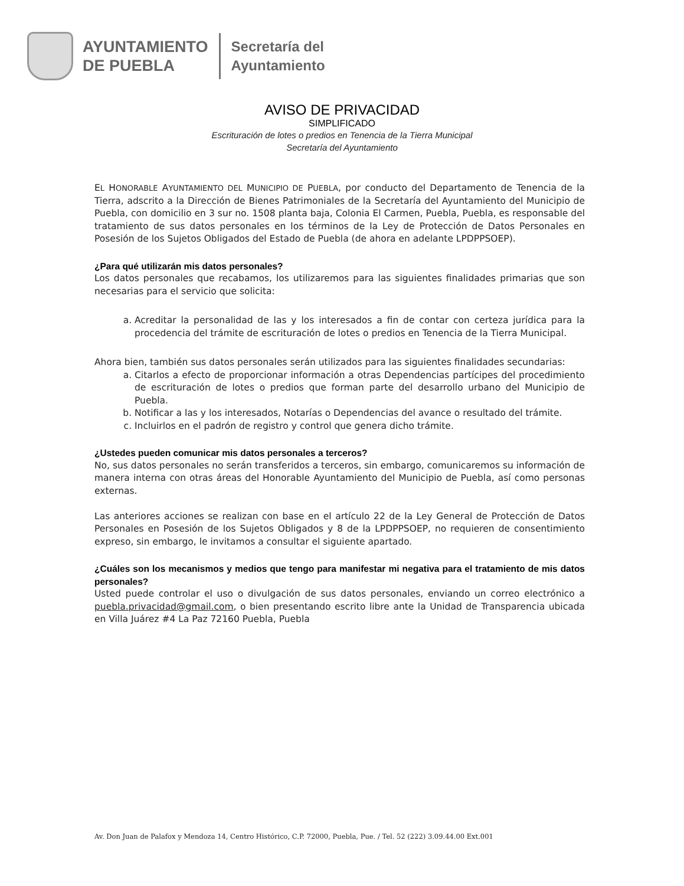AYUNTAMIENTO
DE PUEBLA
Secretaría del
Ayuntamiento
AVISO DE PRIVACIDAD
SIMPLIFICADO
Escrituración de lotes o predios en Tenencia de la Tierra Municipal
Secretaría del Ayuntamiento
EL HONORABLE AYUNTAMIENTO DEL MUNICIPIO DE PUEBLA, por conducto del Departamento de Tenencia de la Tierra, adscrito a la Dirección de Bienes Patrimoniales de la Secretaría del Ayuntamiento del Municipio de Puebla, con domicilio en 3 sur no. 1508 planta baja, Colonia El Carmen, Puebla, Puebla, es responsable del tratamiento de sus datos personales en los términos de la Ley de Protección de Datos Personales en Posesión de los Sujetos Obligados del Estado de Puebla (de ahora en adelante LPDPPSOEP).
¿Para qué utilizarán mis datos personales?
Los datos personales que recabamos, los utilizaremos para las siguientes finalidades primarias que son necesarias para el servicio que solicita:
a. Acreditar la personalidad de las y los interesados a fin de contar con certeza jurídica para la procedencia del trámite de escrituración de lotes o predios en Tenencia de la Tierra Municipal.
Ahora bien, también sus datos personales serán utilizados para las siguientes finalidades secundarias:
a. Citarlos a efecto de proporcionar información a otras Dependencias partícipes del procedimiento de escrituración de lotes o predios que forman parte del desarrollo urbano del Municipio de Puebla.
b. Notificar a las y los interesados, Notarías o Dependencias del avance o resultado del trámite.
c. Incluirlos en el padrón de registro y control que genera dicho trámite.
¿Ustedes pueden comunicar mis datos personales a terceros?
No, sus datos personales no serán transferidos a terceros, sin embargo, comunicaremos su información de manera interna con otras áreas del Honorable Ayuntamiento del Municipio de Puebla, así como personas externas.
Las anteriores acciones se realizan con base en el artículo 22 de la Ley General de Protección de Datos Personales en Posesión de los Sujetos Obligados y 8 de la LPDPPSOEP, no requieren de consentimiento expreso, sin embargo, le invitamos a consultar el siguiente apartado.
¿Cuáles son los mecanismos y medios que tengo para manifestar mi negativa para el tratamiento de mis datos personales?
Usted puede controlar el uso o divulgación de sus datos personales, enviando un correo electrónico a puebla.privacidad@gmail.com, o bien presentando escrito libre ante la Unidad de Transparencia ubicada en Villa Juárez #4 La Paz 72160 Puebla, Puebla
Av. Don Juan de Palafox y Mendoza 14, Centro Histórico, C.P. 72000, Puebla, Pue. / Tel. 52 (222) 3.09.44.00 Ext.001